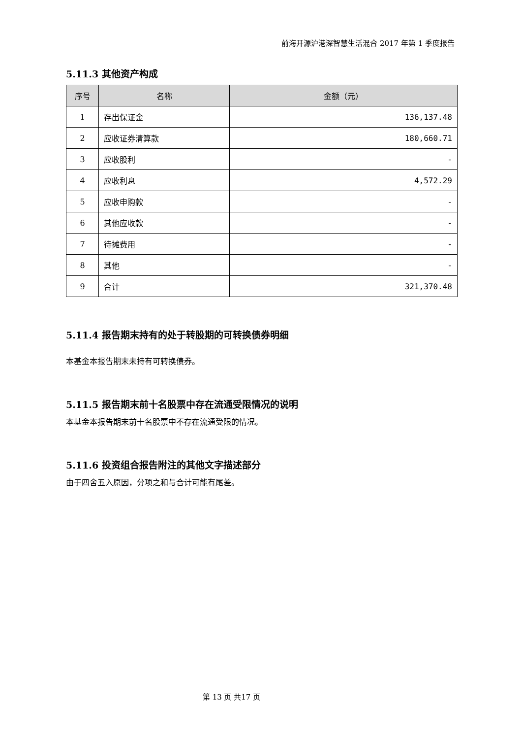前海开源沪港深智慧生活混合 2017 年第 1 季度报告
5.11.3 其他资产构成
| 序号 | 名称 | 金额（元） |
| --- | --- | --- |
| 1 | 存出保证金 | 136,137.48 |
| 2 | 应收证券清算款 | 180,660.71 |
| 3 | 应收股利 | - |
| 4 | 应收利息 | 4,572.29 |
| 5 | 应收申购款 | - |
| 6 | 其他应收款 | - |
| 7 | 待摊费用 | - |
| 8 | 其他 | - |
| 9 | 合计 | 321,370.48 |
5.11.4 报告期末持有的处于转股期的可转换债券明细
本基金本报告期末未持有可转换债券。
5.11.5 报告期末前十名股票中存在流通受限情况的说明
本基金本报告期末前十名股票中不存在流通受限的情况。
5.11.6 投资组合报告附注的其他文字描述部分
由于四舍五入原因，分项之和与合计可能有尾差。
第 13 页 共17 页